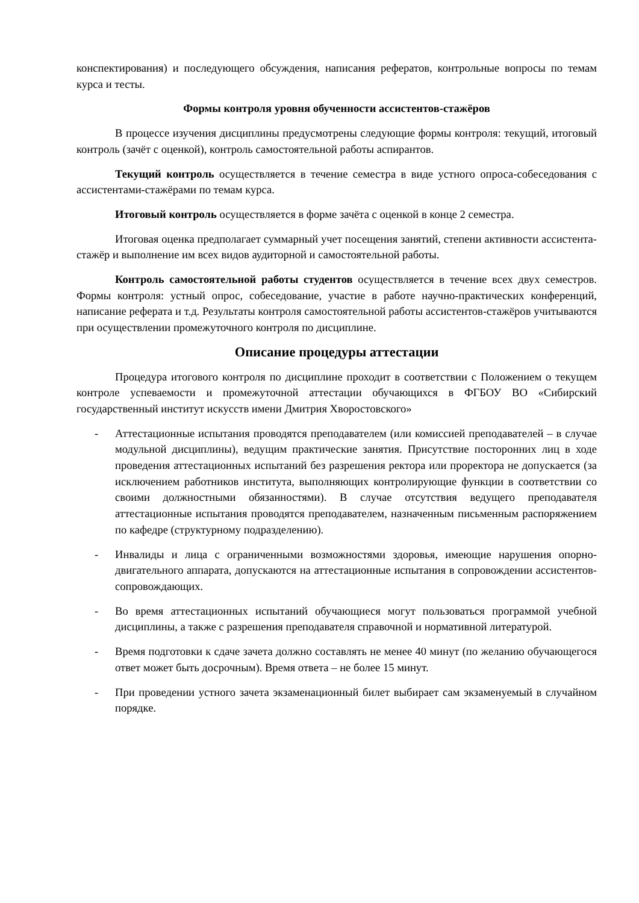конспектирования) и последующего обсуждения, написания рефератов, контрольные вопросы по темам курса и тесты.
Формы контроля уровня обученности ассистентов-стажёров
В процессе изучения дисциплины предусмотрены следующие формы контроля: текущий, итоговый контроль (зачёт с оценкой), контроль самостоятельной работы аспирантов.
Текущий контроль осуществляется в течение семестра в виде устного опроса-собеседования с ассистентами-стажёрами по темам курса.
Итоговый контроль осуществляется в форме зачёта с оценкой в конце 2 семестра.
Итоговая оценка предполагает суммарный учет посещения занятий, степени активности ассистента-стажёр и выполнение им всех видов аудиторной и самостоятельной работы.
Контроль самостоятельной работы студентов осуществляется в течение всех двух семестров. Формы контроля: устный опрос, собеседование, участие в работе научно-практических конференций, написание реферата и т.д. Результаты контроля самостоятельной работы ассистентов-стажёров учитываются при осуществлении промежуточного контроля по дисциплине.
Описание процедуры аттестации
Процедура итогового контроля по дисциплине проходит в соответствии с Положением о текущем контроле успеваемости и промежуточной аттестации обучающихся в ФГБОУ ВО «Сибирский государственный институт искусств имени Дмитрия Хворостовского»
- Аттестационные испытания проводятся преподавателем (или комиссией преподавателей – в случае модульной дисциплины), ведущим практические занятия. Присутствие посторонних лиц в ходе проведения аттестационных испытаний без разрешения ректора или проректора не допускается (за исключением работников института, выполняющих контролирующие функции в соответствии со своими должностными обязанностями). В случае отсутствия ведущего преподавателя аттестационные испытания проводятся преподавателем, назначенным письменным распоряжением по кафедре (структурному подразделению).
- Инвалиды и лица с ограниченными возможностями здоровья, имеющие нарушения опорно-двигательного аппарата, допускаются на аттестационные испытания в сопровождении ассистентов-сопровождающих.
- Во время аттестационных испытаний обучающиеся могут пользоваться программой учебной дисциплины, а также с разрешения преподавателя справочной и нормативной литературой.
- Время подготовки к сдаче зачета должно составлять не менее 40 минут (по желанию обучающегося ответ может быть досрочным). Время ответа – не более 15 минут.
- При проведении устного зачета экзаменационный билет выбирает сам экзаменуемый в случайном порядке.